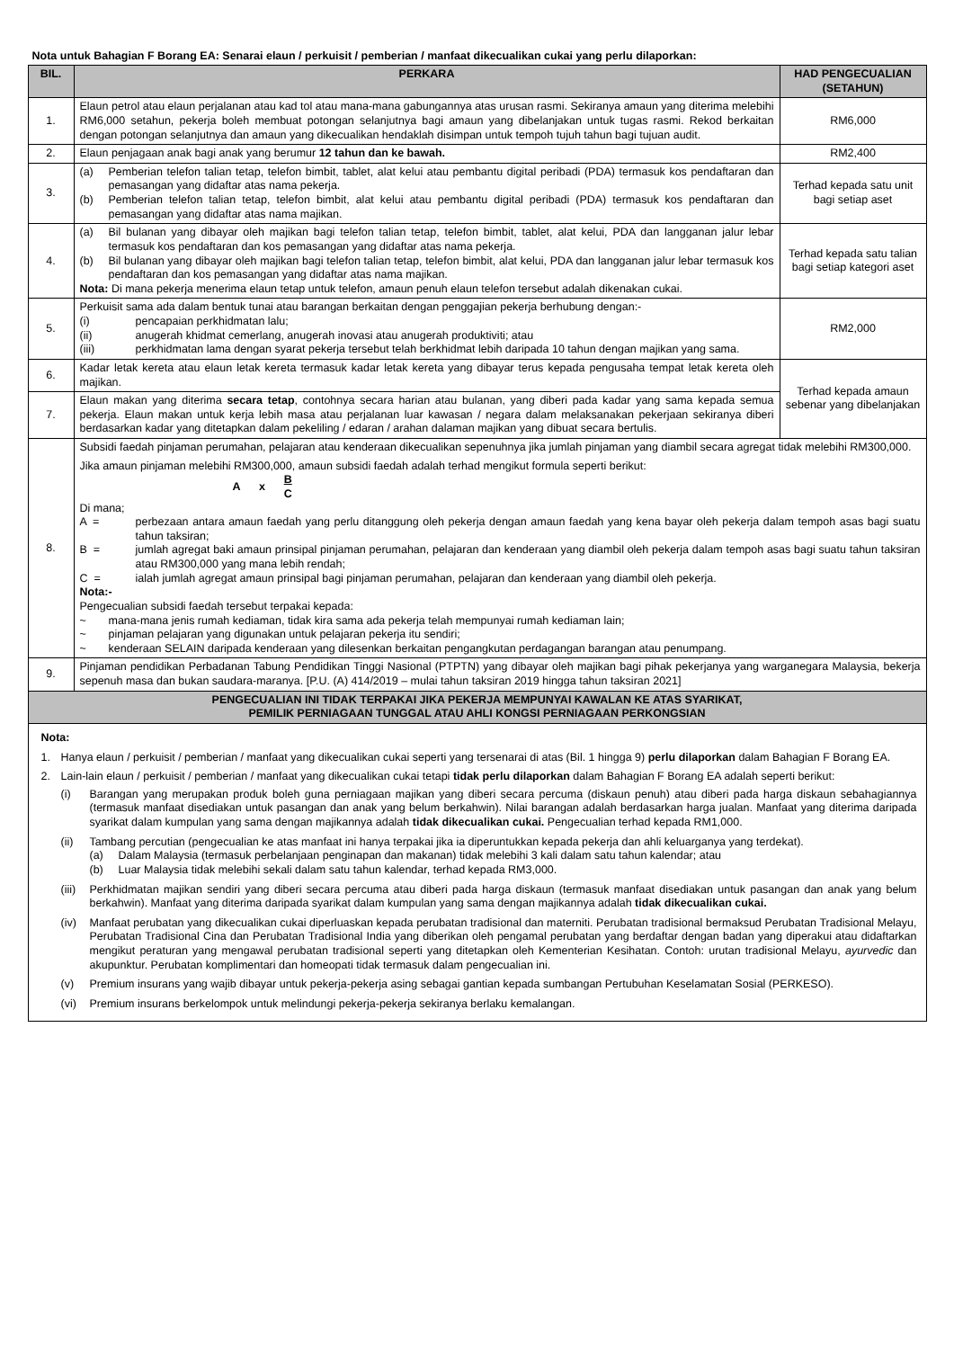Nota untuk Bahagian F Borang EA: Senarai elaun / perkuisit / pemberian / manfaat dikecualikan cukai yang perlu dilaporkan:
| BIL. | PERKARA | HAD PENGECUALIAN (SETAHUN) |
| --- | --- | --- |
| 1. | Elaun petrol atau elaun perjalanan atau kad tol atau mana-mana gabungannya atas urusan rasmi. Sekiranya amaun yang diterima melebihi RM6,000 setahun, pekerja boleh membuat potongan selanjutnya bagi amaun yang dibelanjakan untuk tugas rasmi. Rekod berkaitan dengan potongan selanjutnya dan amaun yang dikecualikan hendaklah disimpan untuk tempoh tujuh tahun bagi tujuan audit. | RM6,000 |
| 2. | Elaun penjagaan anak bagi anak yang berumur 12 tahun dan ke bawah. | RM2,400 |
| 3. | (a) Pemberian telefon talian tetap, telefon bimbit, tablet, alat kelui atau pembantu digital peribadi (PDA) termasuk kos pendaftaran dan pemasangan yang didaftar atas nama pekerja. (b) Pemberian telefon talian tetap, telefon bimbit, alat kelui atau pembantu digital peribadi (PDA) termasuk kos pendaftaran dan pemasangan yang didaftar atas nama majikan. | Terhad kepada satu unit bagi setiap aset |
| 4. | (a) Bil bulanan yang dibayar oleh majikan bagi telefon talian tetap, telefon bimbit, tablet, alat kelui, PDA dan langganan jalur lebar termasuk kos pendaftaran dan kos pemasangan yang didaftar atas nama pekerja. (b) Bil bulanan yang dibayar oleh majikan bagi telefon talian tetap, telefon bimbit, alat kelui, PDA dan langganan jalur lebar termasuk kos pendaftaran dan kos pemasangan yang didaftar atas nama majikan. Nota: Di mana pekerja menerima elaun tetap untuk telefon, amaun penuh elaun telefon tersebut adalah dikenakan cukai. | Terhad kepada satu talian bagi setiap kategori aset |
| 5. | Perkuisit sama ada dalam bentuk tunai atau barangan berkaitan dengan penggajian pekerja berhubung dengan:- (i) pencapaian perkhidmatan lalu; (ii) anugerah khidmat cemerlang, anugerah inovasi atau anugerah produktiviti; atau (iii) perkhidmatan lama dengan syarat pekerja tersebut telah berkhidmat lebih daripada 10 tahun dengan majikan yang sama. | RM2,000 |
| 6. | Kadar letak kereta atau elaun letak kereta termasuk kadar letak kereta yang dibayar terus kepada pengusaha tempat letak kereta oleh majikan. | Terhad kepada amaun sebenar yang dibelanjakan |
| 7. | Elaun makan yang diterima secara tetap , contohnya secara harian atau bulanan, yang diberi pada kadar yang sama kepada semua pekerja. Elaun makan untuk kerja lebih masa atau perjalanan luar kawasan / negara dalam melaksanakan pekerjaan sekiranya diberi berdasarkan kadar yang ditetapkan dalam pekeliling / edaran / arahan dalaman majikan yang dibuat secara bertulis. | |
| 8. | Subsidi faedah pinjaman perumahan, pelajaran atau kenderaan dikecualikan sepenuhnya jika jumlah pinjaman yang diambil secara agregat tidak melebihi RM300,000. Jika amaun pinjaman melebihi RM300,000, amaun subsidi faedah adalah terhad mengikut formula seperti berikut: A x B C Di mana; A = perbezaan antara amaun faedah yang perlu ditanggung oleh pekerja dengan amaun faedah yang kena bayar oleh pekerja dalam tempoh asas bagi suatu tahun taksiran; B = jumlah agregat baki amaun prinsipal pinjaman perumahan, pelajaran dan kenderaan yang diambil oleh pekerja dalam tempoh asas bagi suatu tahun taksiran atau RM300,000 yang mana lebih rendah; C = ialah jumlah agregat amaun prinsipal bagi pinjaman perumahan, pelajaran dan kenderaan yang diambil oleh pekerja. Nota:- Pengecualian subsidi faedah tersebut terpakai kepada: ~ mana-mana jenis rumah kediaman, tidak kira sama ada pekerja telah mempunyai rumah kediaman lain; ~ pinjaman pelajaran yang digunakan untuk pelajaran pekerja itu sendiri; ~ kenderaan SELAIN daripada kenderaan yang dilesenkan berkaitan pengangkutan perdagangan barangan atau penumpang. | |
| 9. | Pinjaman pendidikan Perbadanan Tabung Pendidikan Tinggi Nasional (PTPTN) yang dibayar oleh majikan bagi pihak pekerjanya yang warganegara Malaysia, bekerja sepenuh masa dan bukan saudara-maranya. [P.U. (A) 414/2019 – mulai tahun taksiran 2019 hingga tahun taksiran 2021] | |
| PENGECUALIAN INI TIDAK TERPAKAI JIKA PEKERJA MEMPUNYAI KAWALAN KE ATAS SYARIKAT, PEMILIK PERNIAGAAN TUNGGAL ATAU AHLI KONGSI PERNIAGAAN PERKONGSIAN | | |
Nota:
1. Hanya elaun / perkuisit / pemberian / manfaat yang dikecualikan cukai seperti yang tersenarai di atas (Bil. 1 hingga 9) perlu dilaporkan dalam Bahagian F Borang EA.
2. Lain-lain elaun / perkuisit / pemberian / manfaat yang dikecualikan cukai tetapi tidak perlu dilaporkan dalam Bahagian F Borang EA adalah seperti berikut:
(i) Barangan yang merupakan produk boleh guna perniagaan majikan yang diberi secara percuma (diskaun penuh) atau diberi pada harga diskaun sebahagiannya (termasuk manfaat disediakan untuk pasangan dan anak yang belum berkahwin). Nilai barangan adalah berdasarkan harga jualan. Manfaat yang diterima daripada syarikat dalam kumpulan yang sama dengan majikannya adalah tidak dikecualikan cukai. Pengecualian terhad kepada RM1,000.
(ii) Tambang percutian (pengecualian ke atas manfaat ini hanya terpakai jika ia diperuntukkan kepada pekerja dan ahli keluarganya yang terdekat).
(a) Dalam Malaysia (termasuk perbelanjaan penginapan dan makanan) tidak melebihi 3 kali dalam satu tahun kalendar; atau
(b) Luar Malaysia tidak melebihi sekali dalam satu tahun kalendar, terhad kepada RM3,000.
(iii) Perkhidmatan majikan sendiri yang diberi secara percuma atau diberi pada harga diskaun (termasuk manfaat disediakan untuk pasangan dan anak yang belum berkahwin). Manfaat yang diterima daripada syarikat dalam kumpulan yang sama dengan majikannya adalah tidak dikecualikan cukai.
(iv) Manfaat perubatan yang dikecualikan cukai diperluaskan kepada perubatan tradisional dan materniti. Perubatan tradisional bermaksud Perubatan Tradisional Melayu, Perubatan Tradisional Cina dan Perubatan Tradisional India yang diberikan oleh pengamal perubatan yang berdaftar dengan badan yang diperakui atau didaftarkan mengikut peraturan yang mengawal perubatan tradisional seperti yang ditetapkan oleh Kementerian Kesihatan. Contoh: urutan tradisional Melayu, ayurvedic dan akupunktur. Perubatan komplimentari dan homeopati tidak termasuk dalam pengecualian ini.
(v) Premium insurans yang wajib dibayar untuk pekerja-pekerja asing sebagai gantian kepada sumbangan Pertubuhan Keselamatan Sosial (PERKESO).
(vi) Premium insurans berkelompok untuk melindungi pekerja-pekerja sekiranya berlaku kemalangan.